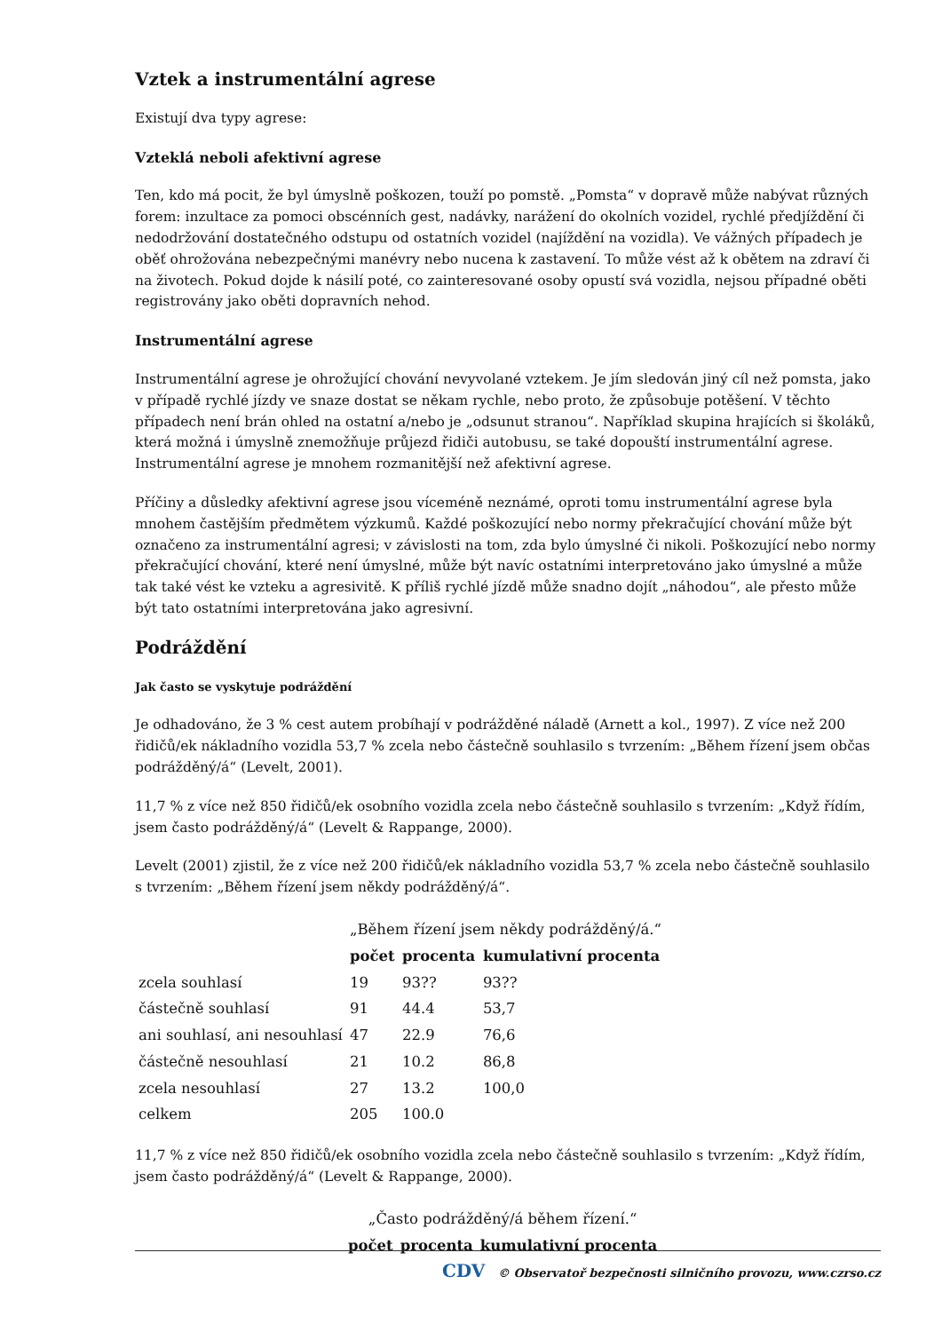Vztek a instrumentální agrese
Existují dva typy agrese:
Vzteklá neboli afektivní agrese
Ten, kdo má pocit, že byl úmyslně poškozen, touží po pomstě. „Pomsta“ v dopravě může nabývat různých forem: inzultace za pomoci obscénních gest, nadávky, narážení do okolních vozidel, rychlé předjíždění či nedodržování dostatečného odstupu od ostatních vozidel (najíždění na vozidla). Ve vážných případech je oběť ohrožována nebezpečnými manévry nebo nucena k zastavení. To může vést až k obětem na zdraví či na životech. Pokud dojde k násilí poté, co zainteresované osoby opustí svá vozidla, nejsou případné oběti registrovány jako oběti dopravních nehod.
Instrumentální agrese
Instrumentální agrese je ohrožující chování nevyvolané vztekem. Je jím sledován jiný cíl než pomsta, jako v případě rychlé jízdy ve snaze dostat se někam rychle, nebo proto, že způsobuje potěšení. V těchto případech není brán ohled na ostatní a/nebo je „odsunut stranou“. Například skupina hrajících si školáků, která možná i úmyslně znemožňuje průjezd řidiči autobusu, se také dopouští instrumentální agrese. Instrumentální agrese je mnohem rozmanitější než afektivní agrese.
Příčiny a důsledky afektivní agrese jsou víceméně neznámé, oproti tomu instrumentální agrese byla mnohem častějším předmětem výzkumů. Každé poškozující nebo normy překračující chování může být označeno za instrumentální agresi; v závislosti na tom, zda bylo úmyslné či nikoli. Poškozující nebo normy překračující chování, které není úmyslné, může být navíc ostatními interpretováno jako úmyslné a může tak také vést ke vzteku a agresivitě. K příliš rychlé jízdě může snadno dojít „náhodou“, ale přesto může být tato ostatními interpretována jako agresivní.
Podráždění
Jak často se vyskytuje podráždění
Je odhadováno, že 3 % cest autem probíhají v podrážděné náladě (Arnett a kol., 1997). Z více než 200 řidičů/ek nákladního vozidla 53,7 % zcela nebo částečně souhlasilo s tvrzením: „Během řízení jsem občas podrážděný/á“ (Levelt, 2001).
11,7 % z více než 850 řidičů/ek osobního vozidla zcela nebo částečně souhlasilo s tvrzením: „Když řídím, jsem často podrážděný/á“ (Levelt & Rappange, 2000).
Levelt (2001) zjistil, že z více než 200 řidičů/ek nákladního vozidla 53,7 % zcela nebo částečně souhlasilo s tvrzením: „Během řízení jsem někdy podrážděný/á“.
| | „Během řízení jsem někdy podrážděný/á.“ | | |
| | počet | procenta | kumulativní procenta |
| zcela souhlasí | 19 | 93?? | 93?? |
| částečně souhlasí | 91 | 44.4 | 53,7 |
| ani souhlasí, ani nesouhlasí | 47 | 22.9 | 76,6 |
| částečně nesouhlasí | 21 | 10.2 | 86,8 |
| zcela nesouhlasí | 27 | 13.2 | 100,0 |
| celkem | 205 | 100.0 | |
11,7 % z více než 850 řidičů/ek osobního vozidla zcela nebo částečně souhlasilo s tvrzením: „Když řídím, jsem často podrážděný/á“ (Levelt & Rappange, 2000).
| „Často podrážděný/á během řízení.“ | | |
| počet | procenta | kumulativní procenta |
CDV © Observatoř bezpečnosti silničního provozu, www.czrso.cz